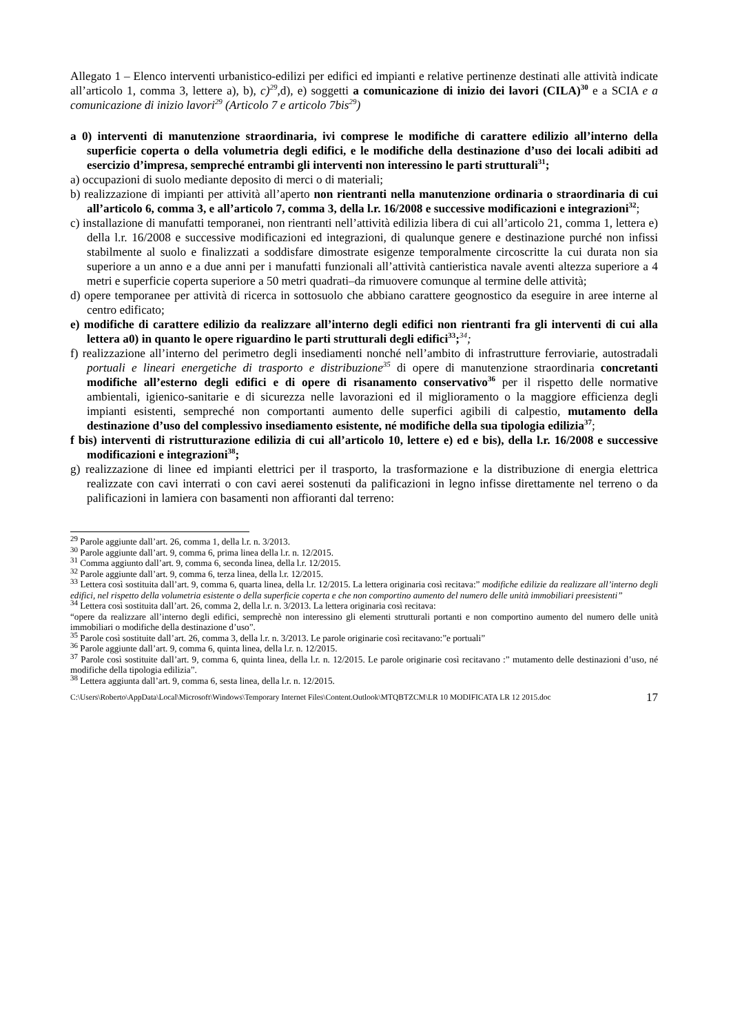Allegato 1 – Elenco interventi urbanistico-edilizi per edifici ed impianti e relative pertinenze destinati alle attività indicate all’articolo 1, comma 3, lettere a), b), c)<sup>29</sup>,d), e) soggetti a comunicazione di inizio dei lavori (CILA)<sup>30</sup> e a SCIA e a comunicazione di inizio lavori<sup>29</sup> (Articolo 7 e articolo 7bis<sup>29</sup>)
a 0) interventi di manutenzione straordinaria, ivi comprese le modifiche di carattere edilizio all’interno della superficie coperta o della volumetria degli edifici, e le modifiche della destinazione d’uso dei locali adibiti ad esercizio d’impresa, sempreché entrambi gli interventi non interessino le parti strutturali<sup>31</sup>;
a) occupazioni di suolo mediante deposito di merci o di materiali;
b) realizzazione di impianti per attività all’aperto non rientranti nella manutenzione ordinaria o straordinaria di cui all’articolo 6, comma 3, e all’articolo 7, comma 3, della l.r. 16/2008 e successive modificazioni e integrazioni<sup>32</sup>;
c) installazione di manufatti temporanei, non rientranti nell’attività edilizia libera di cui all’articolo 21, comma 1, lettera e) della l.r. 16/2008 e successive modificazioni ed integrazioni, di qualunque genere e destinazione purché non infissi stabilmente al suolo e finalizzati a soddisfare dimostrate esigenze temporalmente circoscritte la cui durata non sia superiore a un anno e a due anni per i manufatti funzionali all’attività cantieristica navale aventi altezza superiore a 4 metri e superficie coperta superiore a 50 metri quadrati–da rimuovere comunque al termine delle attività;
d) opere temporanee per attività di ricerca in sottosuolo che abbiano carattere geognostico da eseguire in aree interne al centro edificato;
e) modifiche di carattere edilizio da realizzare all’interno degli edifici non rientranti fra gli interventi di cui alla lettera a0) in quanto le opere riguardino le parti strutturali degli edifici<sup>33</sup>; <sup>34</sup>;
f) realizzazione all’interno del perimetro degli insediamenti nonché nell’ambito di infrastrutture ferroviarie, autostradali portuali e lineari energetiche di trasporto e distribuzione<sup>35</sup> di opere di manutenzione straordinaria concretanti modifiche all’esterno degli edifici e di opere di risanamento conservativo<sup>36</sup> per il rispetto delle normative ambientali, igienico-sanitarie e di sicurezza nelle lavorazioni ed il miglioramento o la maggiore efficienza degli impianti esistenti, sempreché non comportanti aumento delle superfici agibili di calpestio, mutamento della destinazione d’uso del complessivo insediamento esistente, né modifiche della sua tipologia edilizia<sup>37</sup>;
f bis) interventi di ristrutturazione edilizia di cui all’articolo 10, lettere e) ed e bis), della l.r. 16/2008 e successive modificazioni e integrazioni<sup>38</sup>;
g) realizzazione di linee ed impianti elettrici per il trasporto, la trasformazione e la distribuzione di energia elettrica realizzate con cavi interrati o con cavi aerei sostenuti da palificazioni in legno infisse direttamente nel terreno o da palificazioni in lamiera con basamenti non affioranti dal terreno:
<sup>29</sup> Parole aggiunte dall’art. 26, comma 1, della l.r. n. 3/2013.
<sup>30</sup> Parole aggiunte dall’art. 9, comma 6, prima linea della l.r. n. 12/2015.
<sup>31</sup> Comma aggiunto dall’art. 9, comma 6, seconda linea, della l.r. 12/2015.
<sup>32</sup> Parole aggiunte dall’art. 9, comma 6, terza linea, della l.r. 12/2015.
<sup>33</sup> Lettera così sostituita dall’art. 9, comma 6, quarta linea, della l.r. 12/2015. La lettera originaria così recitava:” modifiche edilizie da realizzare all’interno degli edifici, nel rispetto della volumetria esistente o della superficie coperta e che non comportino aumento del numero delle unità immobiliari preesistenti”
<sup>34</sup> Lettera così sostituita dall’art. 26, comma 2, della l.r. n. 3/2013. La lettera originaria così recitava:
“opere da realizzare all’interno degli edifici, semprechè non interessino gli elementi strutturali portanti e non comportino aumento del numero delle unità immobiliari o modifiche della destinazione d’uso”.
<sup>35</sup> Parole così sostituite dall’art. 26, comma 3, della l.r. n. 3/2013. Le parole originarie così recitavano:”e portuali”
<sup>36</sup> Parole aggiunte dall’art. 9, comma 6, quinta linea, della l.r. n. 12/2015.
<sup>37</sup> Parole così sostituite dall’art. 9, comma 6, quinta linea, della l.r. n. 12/2015. Le parole originarie così recitavano :” mutamento delle destinazioni d’uso, né modifiche della tipologia edilizia”.
<sup>38</sup> Lettera aggiunta dall’art. 9, comma 6, sesta linea, della l.r. n. 12/2015.
C:\Users\Roberto\AppData\Local\Microsoft\Windows\Temporary Internet Files\Content.Outlook\MTQBTZCM\LR 10 MODIFICATA LR 12 2015.doc 17